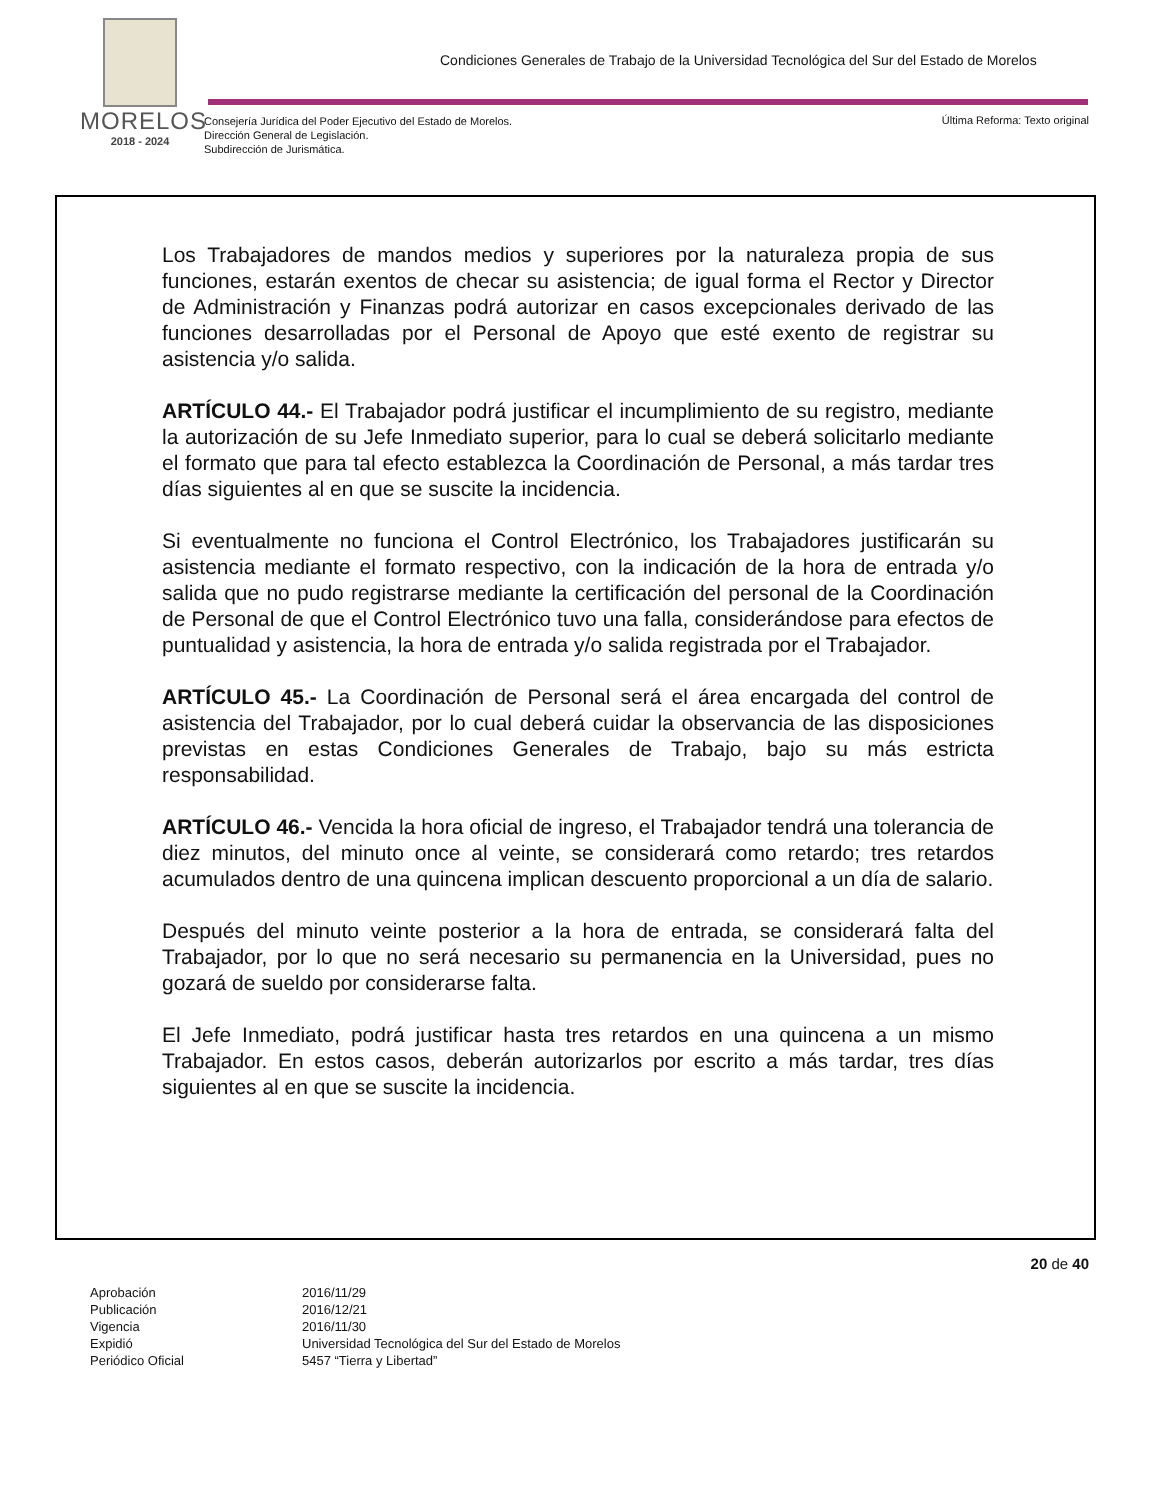MORELOS
2018 - 2024
Condiciones Generales de Trabajo de la Universidad Tecnológica del Sur del Estado de Morelos
Consejería Jurídica del Poder Ejecutivo del Estado de Morelos.
Dirección General de Legislación.
Subdirección de Jurismática.
Última Reforma: Texto original
Los Trabajadores de mandos medios y superiores por la naturaleza propia de sus funciones, estarán exentos de checar su asistencia; de igual forma el Rector y Director de Administración y Finanzas podrá autorizar en casos excepcionales derivado de las funciones desarrolladas por el Personal de Apoyo que esté exento de registrar su asistencia y/o salida.
ARTÍCULO 44.- El Trabajador podrá justificar el incumplimiento de su registro, mediante la autorización de su Jefe Inmediato superior, para lo cual se deberá solicitarlo mediante el formato que para tal efecto establezca la Coordinación de Personal, a más tardar tres días siguientes al en que se suscite la incidencia.
Si eventualmente no funciona el Control Electrónico, los Trabajadores justificarán su asistencia mediante el formato respectivo, con la indicación de la hora de entrada y/o salida que no pudo registrarse mediante la certificación del personal de la Coordinación de Personal de que el Control Electrónico tuvo una falla, considerándose para efectos de puntualidad y asistencia, la hora de entrada y/o salida registrada por el Trabajador.
ARTÍCULO 45.- La Coordinación de Personal será el área encargada del control de asistencia del Trabajador, por lo cual deberá cuidar la observancia de las disposiciones previstas en estas Condiciones Generales de Trabajo, bajo su más estricta responsabilidad.
ARTÍCULO 46.- Vencida la hora oficial de ingreso, el Trabajador tendrá una tolerancia de diez minutos, del minuto once al veinte, se considerará como retardo; tres retardos acumulados dentro de una quincena implican descuento proporcional a un día de salario.
Después del minuto veinte posterior a la hora de entrada, se considerará falta del Trabajador, por lo que no será necesario su permanencia en la Universidad, pues no gozará de sueldo por considerarse falta.
El Jefe Inmediato, podrá justificar hasta tres retardos en una quincena a un mismo Trabajador. En estos casos, deberán autorizarlos por escrito a más tardar, tres días siguientes al en que se suscite la incidencia.
20 de 40
| Aprobación | 2016/11/29 |
| Publicación | 2016/12/21 |
| Vigencia | 2016/11/30 |
| Expidió | Universidad Tecnológica del Sur del Estado de Morelos |
| Periódico Oficial | 5457 “Tierra y Libertad” |